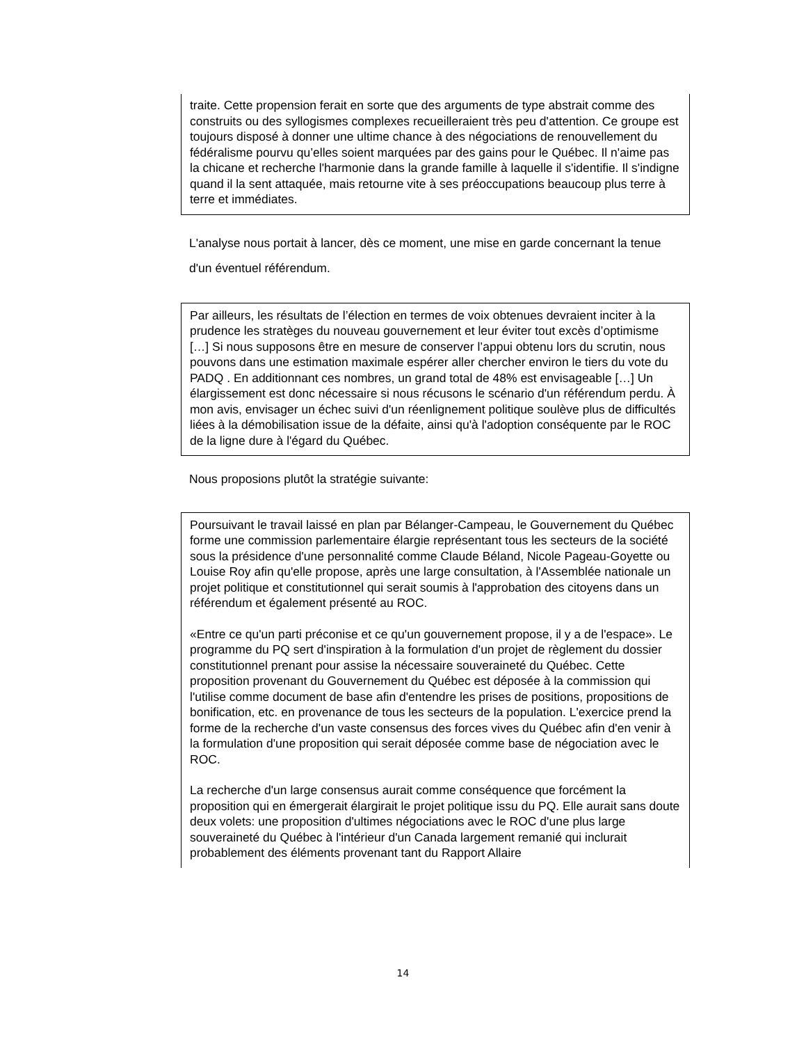traite. Cette propension ferait en sorte que des arguments de type abstrait comme des construits ou des syllogismes complexes recueilleraient très peu d'attention. Ce groupe est toujours disposé à donner une ultime chance à des négociations de renouvellement du fédéralisme pourvu qu’elles soient marquées par des gains pour le Québec. Il n'aime pas la chicane et recherche l'harmonie dans la grande famille à laquelle il s'identifie. Il s'indigne quand il la sent attaquée, mais retourne vite à ses préoccupations beaucoup plus terre à terre et immédiates.
L'analyse nous portait à lancer, dès ce moment, une mise en garde concernant la tenue d'un éventuel référendum.
Par ailleurs, les résultats de l’élection en termes de voix obtenues devraient inciter à la prudence les stratèges du nouveau gouvernement et leur éviter tout excès d’optimisme […] Si nous supposons être en mesure de conserver l’appui obtenu lors du scrutin, nous pouvons dans une estimation maximale espérer aller chercher environ le tiers du vote du PADQ . En additionnant ces nombres, un grand total de 48% est envisageable […] Un élargissement est donc nécessaire si nous récusons le scénario d'un référendum perdu. À mon avis, envisager un échec suivi d'un réenlignement politique soulève plus de difficultés liées à la démobilisation issue de la défaite, ainsi qu'à l'adoption conséquente par le ROC de la ligne dure à l'égard du Québec.
Nous proposions plutôt la stratégie suivante:
Poursuivant le travail laissé en plan par Bélanger-Campeau, le Gouvernement du Québec forme une commission parlementaire élargie représentant tous les secteurs de la société sous la présidence d'une personnalité comme Claude Béland, Nicole Pageau-Goyette ou Louise Roy afin qu'elle propose, après une large consultation, à l'Assemblée nationale un projet politique et constitutionnel qui serait soumis à l'approbation des citoyens dans un référendum et également présenté au ROC.
«Entre ce qu'un parti préconise et ce qu'un gouvernement propose, il y a de l'espace». Le programme du PQ sert d'inspiration à la formulation d'un projet de règlement du dossier constitutionnel prenant pour assise la nécessaire souveraineté du Québec. Cette proposition provenant du Gouvernement du Québec est déposée à la commission qui l'utilise comme document de base afin d'entendre les prises de positions, propositions de bonification, etc. en provenance de tous les secteurs de la population. L'exercice prend la forme de la recherche d'un vaste consensus des forces vives du Québec afin d'en venir à la formulation d'une proposition qui serait déposée comme base de négociation avec le ROC.
La recherche d'un large consensus aurait comme conséquence que forcément la proposition qui en émergerait élargirait le projet politique issu du PQ. Elle aurait sans doute deux volets: une proposition d'ultimes négociations avec le ROC d'une plus large souveraineté du Québec à l'intérieur d'un Canada largement remanié qui inclurait probablement des éléments provenant tant du Rapport Allaire
14